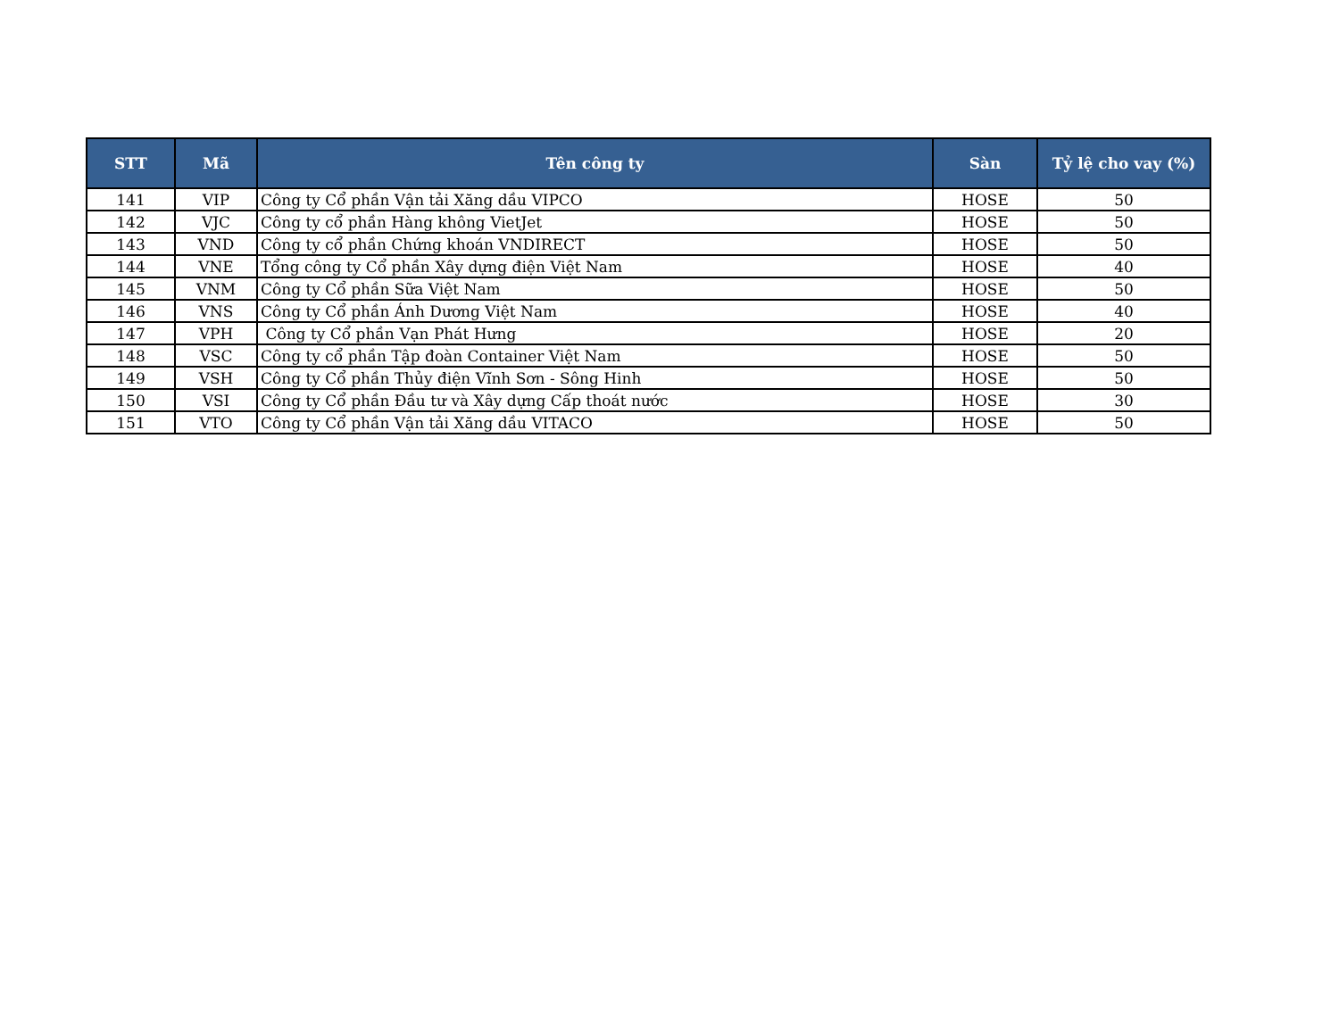| STT | Mã | Tên công ty | Sàn | Tỷ lệ cho vay (%) |
| --- | --- | --- | --- | --- |
| 141 | VIP | Công ty Cổ phần Vận tải Xăng dầu VIPCO | HOSE | 50 |
| 142 | VJC | Công ty cổ phần Hàng không VietJet | HOSE | 50 |
| 143 | VND | Công ty cổ phần Chứng khoán VNDIRECT | HOSE | 50 |
| 144 | VNE | Tổng công ty Cổ phần Xây dựng điện Việt Nam | HOSE | 40 |
| 145 | VNM | Công ty Cổ phần Sữa Việt Nam | HOSE | 50 |
| 146 | VNS | Công ty Cổ phần Ánh Dương Việt Nam | HOSE | 40 |
| 147 | VPH | Công ty Cổ phần Vạn Phát Hưng | HOSE | 20 |
| 148 | VSC | Công ty cổ phần Tập đoàn Container Việt Nam | HOSE | 50 |
| 149 | VSH | Công ty Cổ phần Thủy điện Vĩnh Sơn - Sông Hinh | HOSE | 50 |
| 150 | VSI | Công ty Cổ phần Đầu tư và Xây dựng Cấp thoát nước | HOSE | 30 |
| 151 | VTO | Công ty Cổ phần Vận tải Xăng dầu VITACO | HOSE | 50 |